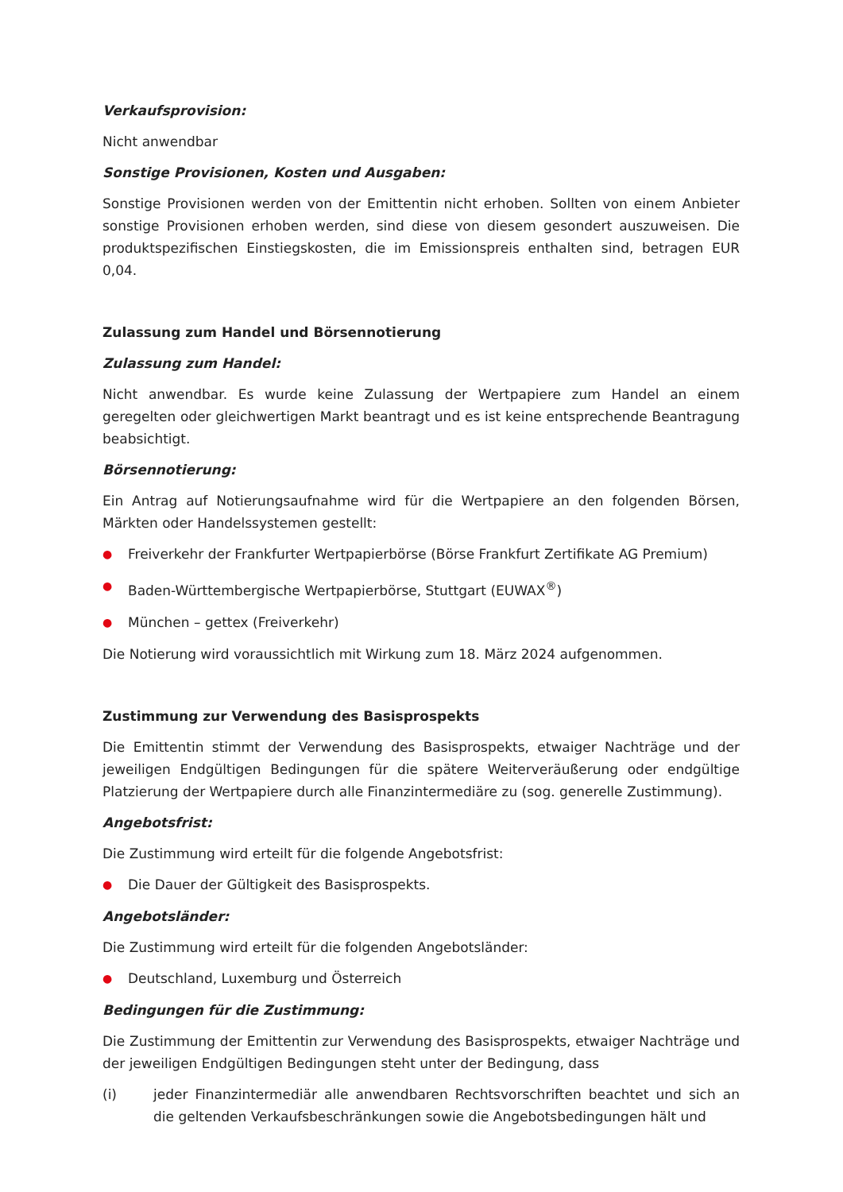Verkaufsprovision:
Nicht anwendbar
Sonstige Provisionen, Kosten und Ausgaben:
Sonstige Provisionen werden von der Emittentin nicht erhoben. Sollten von einem Anbieter sonstige Provisionen erhoben werden, sind diese von diesem gesondert auszuweisen. Die produktspezifischen Einstiegskosten, die im Emissionspreis enthalten sind, betragen EUR 0,04.
Zulassung zum Handel und Börsennotierung
Zulassung zum Handel:
Nicht anwendbar. Es wurde keine Zulassung der Wertpapiere zum Handel an einem geregelten oder gleichwertigen Markt beantragt und es ist keine entsprechende Beantragung beabsichtigt.
Börsennotierung:
Ein Antrag auf Notierungsaufnahme wird für die Wertpapiere an den folgenden Börsen, Märkten oder Handelssystemen gestellt:
● Freiverkehr der Frankfurter Wertpapierbörse (Börse Frankfurt Zertifikate AG Premium)
● Baden-Württembergische Wertpapierbörse, Stuttgart (EUWAX<sup>®</sup>)
● München – gettex (Freiverkehr)
Die Notierung wird voraussichtlich mit Wirkung zum 18. März 2024 aufgenommen.
Zustimmung zur Verwendung des Basisprospekts
Die Emittentin stimmt der Verwendung des Basisprospekts, etwaiger Nachträge und der jeweiligen Endgültigen Bedingungen für die spätere Weiterveräußerung oder endgültige Platzierung der Wertpapiere durch alle Finanzintermediäre zu (sog. generelle Zustimmung).
Angebotsfrist:
Die Zustimmung wird erteilt für die folgende Angebotsfrist:
● Die Dauer der Gültigkeit des Basisprospekts.
Angebotsländer:
Die Zustimmung wird erteilt für die folgenden Angebotsländer:
● Deutschland, Luxemburg und Österreich
Bedingungen für die Zustimmung:
Die Zustimmung der Emittentin zur Verwendung des Basisprospekts, etwaiger Nachträge und der jeweiligen Endgültigen Bedingungen steht unter der Bedingung, dass
(i) jeder Finanzintermediär alle anwendbaren Rechtsvorschriften beachtet und sich an die geltenden Verkaufsbeschränkungen sowie die Angebotsbedingungen hält und